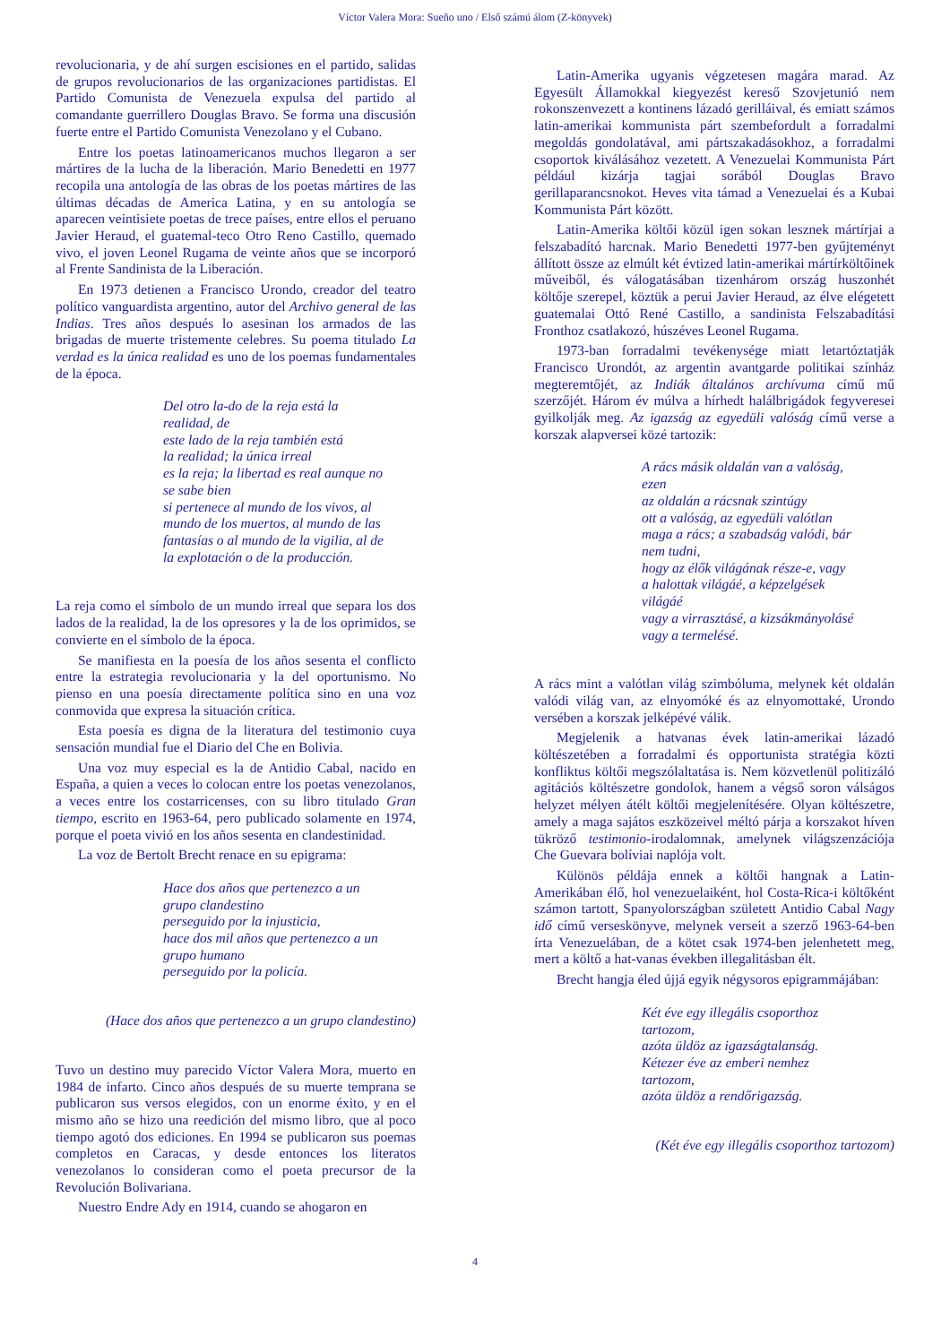Víctor Valera Mora: Sueño uno / Első számú álom (Z-könyvek)
revolucionaria, y de ahí surgen escisiones en el partido, salidas de grupos revolucionarios de las organizaciones partidistas. El Partido Comunista de Venezuela expulsa del partido al comandante guerrillero Douglas Bravo. Se forma una discusión fuerte entre el Partido Comunista Venezolano y el Cubano.
Entre los poetas latinoamericanos muchos llegaron a ser mártires de la lucha de la liberación. Mario Benedetti en 1977 recopila una antología de las obras de los poetas mártires de las últimas décadas de America Latina, y en su antología se aparecen veintisiete poetas de trece países, entre ellos el peruano Javier Heraud, el guatemal-teco Otro Reno Castillo, quemado vivo, el joven Leonel Rugama de veinte años que se incorporó al Frente Sandinista de la Liberación.
En 1973 detienen a Francisco Urondo, creador del teatro político vanguardista argentino, autor del Archivo general de las Indias. Tres años después lo asesinan los armados de las brigadas de muerte tristemente celebres. Su poema titulado La verdad es la única realidad es uno de los poemas fundamentales de la época.
Del otro la-do de la reja está la
realidad, de
este lado de la reja también está
la realidad; la única irreal
es la reja; la libertad es real aunque no
se sabe bien
si pertenece al mundo de los vivos, al
mundo de los muertos, al mundo de las
fantasías o al mundo de la vigilia, al de
la explotación o de la producción.
La reja como el símbolo de un mundo irreal que separa los dos lados de la realidad, la de los opresores y la de los oprimidos, se convierte en el símbolo de la época.
Se manifiesta en la poesía de los años sesenta el conflicto entre la estrategia revolucionaria y la del oportunismo. No pienso en una poesía directamente política sino en una voz conmovida que expresa la situación crítica.
Esta poesía es digna de la literatura del testimonio cuya sensación mundial fue el Diario del Che en Bolivia.
Una voz muy especial es la de Antidio Cabal, nacido en España, a quien a veces lo colocan entre los poetas venezolanos, a veces entre los costarricenses, con su libro titulado Gran tiempo, escrito en 1963-64, pero publicado solamente en 1974, porque el poeta vivió en los años sesenta en clandestinidad.
La voz de Bertolt Brecht renace en su epigrama:
Hace dos años que pertenezco a un
grupo clandestino
perseguido por la injusticia,
hace dos mil años que pertenezco a un
grupo humano
perseguido por la policía.
(Hace dos años que pertenezco a un grupo clandestino)
Tuvo un destino muy parecido Víctor Valera Mora, muerto en 1984 de infarto. Cinco años después de su muerte temprana se publicaron sus versos elegidos, con un enorme éxito, y en el mismo año se hizo una reedición del mismo libro, que al poco tiempo agotó dos ediciones. En 1994 se publicaron sus poemas completos en Caracas, y desde entonces los literatos venezolanos lo consideran como el poeta precursor de la Revolución Bolivariana.
Nuestro Endre Ady en 1914, cuando se ahogaron en
Latin-Amerika ugyanis végzetesen magára marad. Az Egyesült Államokkal kiegyezést kereső Szovjetunió nem rokonszenvezett a kontinens lázadó gerilláival, és emiatt számos latin-amerikai kommunista párt szembefordult a forradalmi megoldás gondolatával, ami pártszakadásokhoz, a forradalmi csoportok kiválásához vezetett. A Venezuelai Kommunista Párt például kizárja tagjai sorából Douglas Bravo gerillaparancsnokot. Heves vita támad a Venezuelai és a Kubai Kommunista Párt között.
Latin-Amerika költői közül igen sokan lesznek mártírjai a felszabadító harcnak. Mario Benedetti 1977-ben gyűjteményt állított össze az elmúlt két évtized latin-amerikai mártírköltőinek műveiből, és válogatásában tizenhárom ország huszonhét költője szerepel, köztük a perui Javier Heraud, az élve elégetett guatemalai Ottó René Castillo, a sandinista Felszabadítási Fronthoz csatlakozó, húszéves Leonel Rugama.
1973-ban forradalmi tevékenysége miatt letartóztatják Francisco Urondót, az argentin avantgarde politikai színház megteremtőjét, az Indiák általános archívuma című mű szerzőjét. Három év múlva a hírhedt halálbrigádok fegyveresei gyilkolják meg. Az igazság az egyedüli valóság című verse a korszak alapversei közé tartozik:
A rács másik oldalán van a valóság,
ezen
az oldalán a rácsnak szintúgy
ott a valóság, az egyedüli valótlan
maga a rács; a szabadság valódi, bár
nem tudni,
hogy az élők világának része-e, vagy
a halottak világáé, a képzelgések
világáé
vagy a virrasztásé, a kizsákmányolásé
vagy a termelésé.
A rács mint a valótlan világ szimbóluma, melynek két oldalán valódi világ van, az elnyomóké és az elnyomottaké, Urondo versében a korszak jelképévé válik.
Megjelenik a hatvanas évek latin-amerikai lázadó költészetében a forradalmi és opportunista stratégia közti konfliktus költői megszólaltatása is. Nem közvetlenül politizáló agitációs költészetre gondolok, hanem a végső soron válságos helyzet mélyen átélt költői megjelenítésére. Olyan költészetre, amely a maga sajátos eszközeivel méltó párja a korszakot híven tükröző testimonio-irodalomnak, amelynek világszenzációja Che Guevara bolíviai naplója volt.
Különös példája ennek a költői hangnak a Latin-Amerikában élő, hol venezuelaiként, hol Costa-Rica-i költőként számon tartott, Spanyolországban született Antidio Cabal Nagy idő című verseskönyve, melynek verseit a szerző 1963-64-ben írta Venezuelában, de a kötet csak 1974-ben jelenhetett meg, mert a költő a hat-vanas években illegalitásban élt.
Brecht hangja éled újjá egyik négysoros epigrammájában:
Két éve egy illegális csoporthoz
tartozom,
azóta üldöz az igazságtalanság.
Kétezer éve az emberi nemhez
tartozom,
azóta üldöz a rendőrigazság.
(Két éve egy illegális csoporthoz tartozom)
4